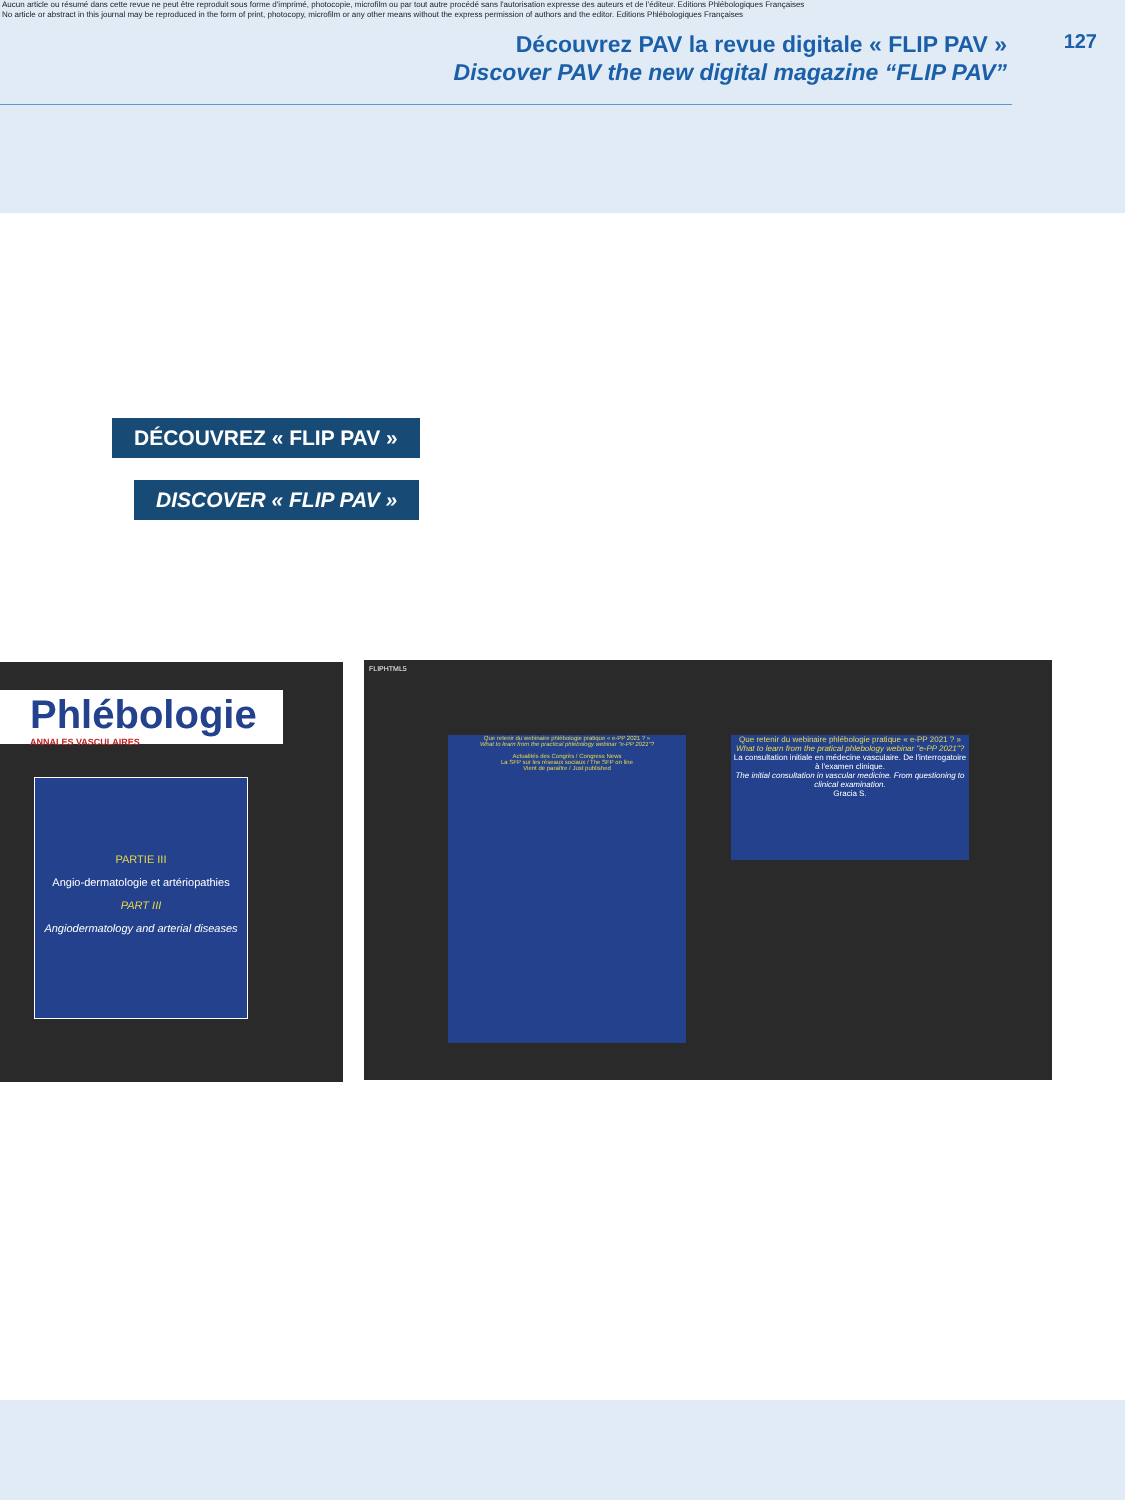Aucun article ou résumé dans cette revue ne peut être reproduit sous forme d'imprimé, photocopie, microfilm ou par tout autre procédé sans l'autorisation expresse des auteurs et de l'éditeur. Editions Phlébologiques Françaises
No article or abstract in this journal may be reproduced in the form of print, photocopy, microfilm or any other means without the express permission of authors and the editor. Editions Phlébologiques Françaises
Découvrez PAV la revue digitale « FLIP PAV »
Discover PAV the new digital magazine “FLIP PAV”
127
DÉCOUVREZ « FLIP PAV »
DISCOVER « FLIP PAV »
Phlébologie
ANNALES VASCULAIRES
PARTIE III
Angio-dermatologie et artériopathies
PART III
Angiodermatology and arterial diseases
FLIPHTML5
Que retenir du webinaire phlébologie pratique « e-PP 2021 ? »
What to learn from the practical phlebology webinar "e-PP 2021"?
Actualités des Congrès / Congress News
La SFP sur les réseaux sociaux / The SFP on line
Vient de paraître / Just published
Que retenir du webinaire phlébologie pratique « e-PP 2021 ? »
What to learn from the pratical phlebology webinar "e-PP 2021"?
La consultation initiale en médecine vasculaire. De l'interrogatoire à l'examen clinique.
The initial consultation in vascular medicine. From questioning to clinical examination.
Gracia S.